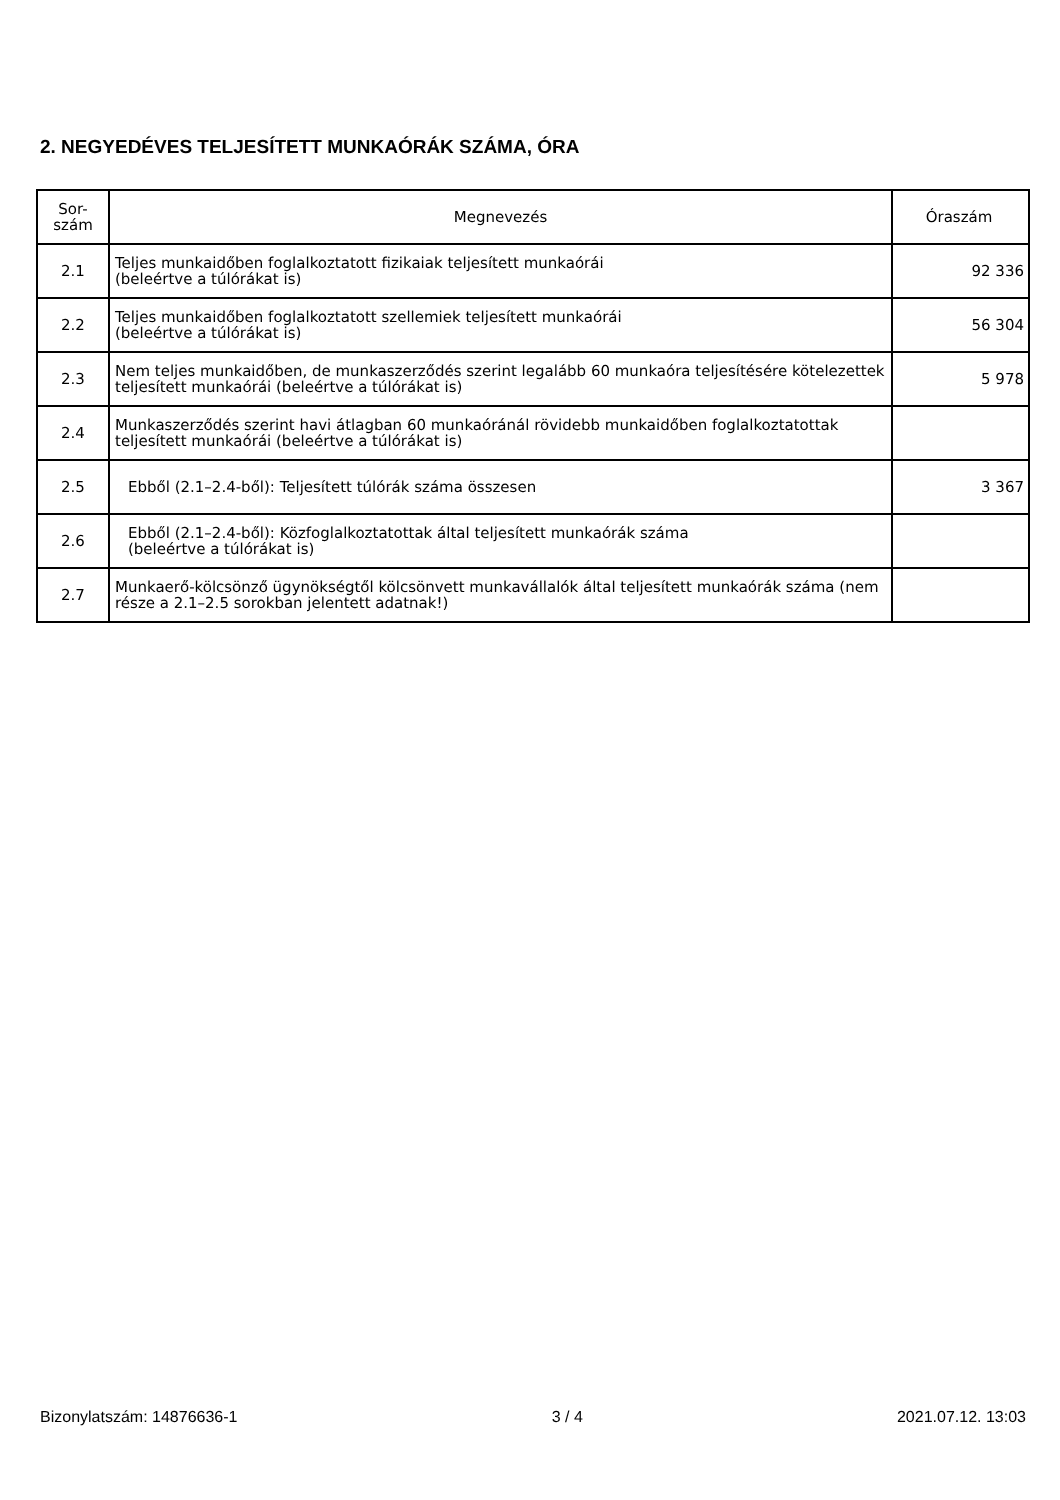2. NEGYEDÉVES TELJESÍTETT MUNKAÓRÁK SZÁMA, ÓRA
| Sor- szám | Megnevezés | Óraszám |
| --- | --- | --- |
| 2.1 | Teljes munkaidőben foglalkoztatott fizikaiak teljesített munkaórái (beleértve a túlórákat is) | 92 336 |
| 2.2 | Teljes munkaidőben foglalkoztatott szellemiek teljesített munkaórái (beleértve a túlórákat is) | 56 304 |
| 2.3 | Nem teljes munkaidőben, de munkaszerződés szerint legalább 60 munkaóra teljesítésére kötelezettek teljesített munkaórái (beleértve a túlórákat is) | 5 978 |
| 2.4 | Munkaszerződés szerint havi átlagban 60 munkaóránál rövidebb munkaidőben foglalkoztatottak teljesített munkaórái (beleértve a túlórákat is) | |
| 2.5 | Ebből (2.1–2.4-ből): Teljesített túlórák száma összesen | 3 367 |
| 2.6 | Ebből (2.1–2.4-ből): Közfoglalkoztatottak által teljesített munkaórák száma (beleértve a túlórákat is) | |
| 2.7 | Munkaerő-kölcsönző ügynökségtől kölcsönvett munkavállalók által teljesített munkaórák száma (nem része a 2.1–2.5 sorokban jelentett adatnak!) | |
Bizonylatszám: 14876636-1 3 / 4 2021.07.12. 13:03